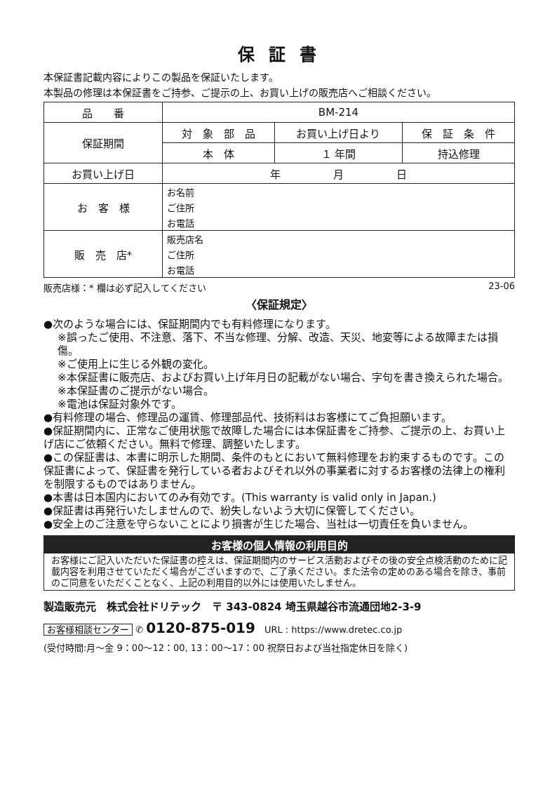保 証 書
本保証書記載内容によりこの製品を保証いたします。
本製品の修理は本保証書をご持参、ご提示の上、お買い上げの販売店へご相談ください。
| 品 番 | BM-214 | | |
| 保証期間 | 対 象 部 品 | お買い上げ日より | 保 証 条 件 |
| | 本 体 | １ 年間 | 持込修理 |
| お買い上げ日 | 年 月 日 | | |
| お 客 様 | お名前 | | |
| | ご住所 | | |
| | お電話 | | |
| 販 売 店* | 販売店名 | | |
| | ご住所 | | |
| | お電話 | | |
販売店様：* 欄は必ず記入してください 23-06
〈保証規定〉
●次のような場合には、保証期間内でも有料修理になります。
※誤ったご使用、不注意、落下、不当な修理、分解、改造、天災、地変等による故障または損傷。
※ご使用上に生じる外観の変化。
※本保証書に販売店、およびお買い上げ年月日の記載がない場合、字句を書き換えられた場合。
※本保証書のご提示がない場合。
※電池は保証対象外です。
●有料修理の場合、修理品の運賃、修理部品代、技術料はお客様にてご負担願います。
●保証期間内に、正常なご使用状態で故障した場合には本保証書をご持参、ご提示の上、お買い上げ店にご依頼ください。無料で修理、調整いたします。
●この保証書は、本書に明示した期間、条件のもとにおいて無料修理をお約束するものです。この保証書によって、保証書を発行している者およびそれ以外の事業者に対するお客様の法律上の権利を制限するものではありません。
●本書は日本国内においてのみ有効です。(This warranty is valid only in Japan.)
●保証書は再発行いたしませんので、紛失しないよう大切に保管してください。
●安全上のご注意を守らないことにより損害が生じた場合、当社は一切責任を負いません。
お客様の個人情報の利用目的
お客様にご記入いただいた保証書の控えは、保証期間内のサービス活動およびその後の安全点検活動のために記載内容を利用させていただく場合がございますので、ご了承ください。また法令の定めのある場合を除き、事前のご同意をいただくことなく、上記の利用目的以外には使用いたしません。
製造販売元　株式会社ドリテック　〒 343-0824 埼玉県越谷市流通団地2-3-9
お客様相談センター ✆ 0120-875-019　URL : https://www.dretec.co.jp
(受付時間:月〜金 9：00〜12：00, 13：00〜17：00 祝祭日および当社指定休日を除く)